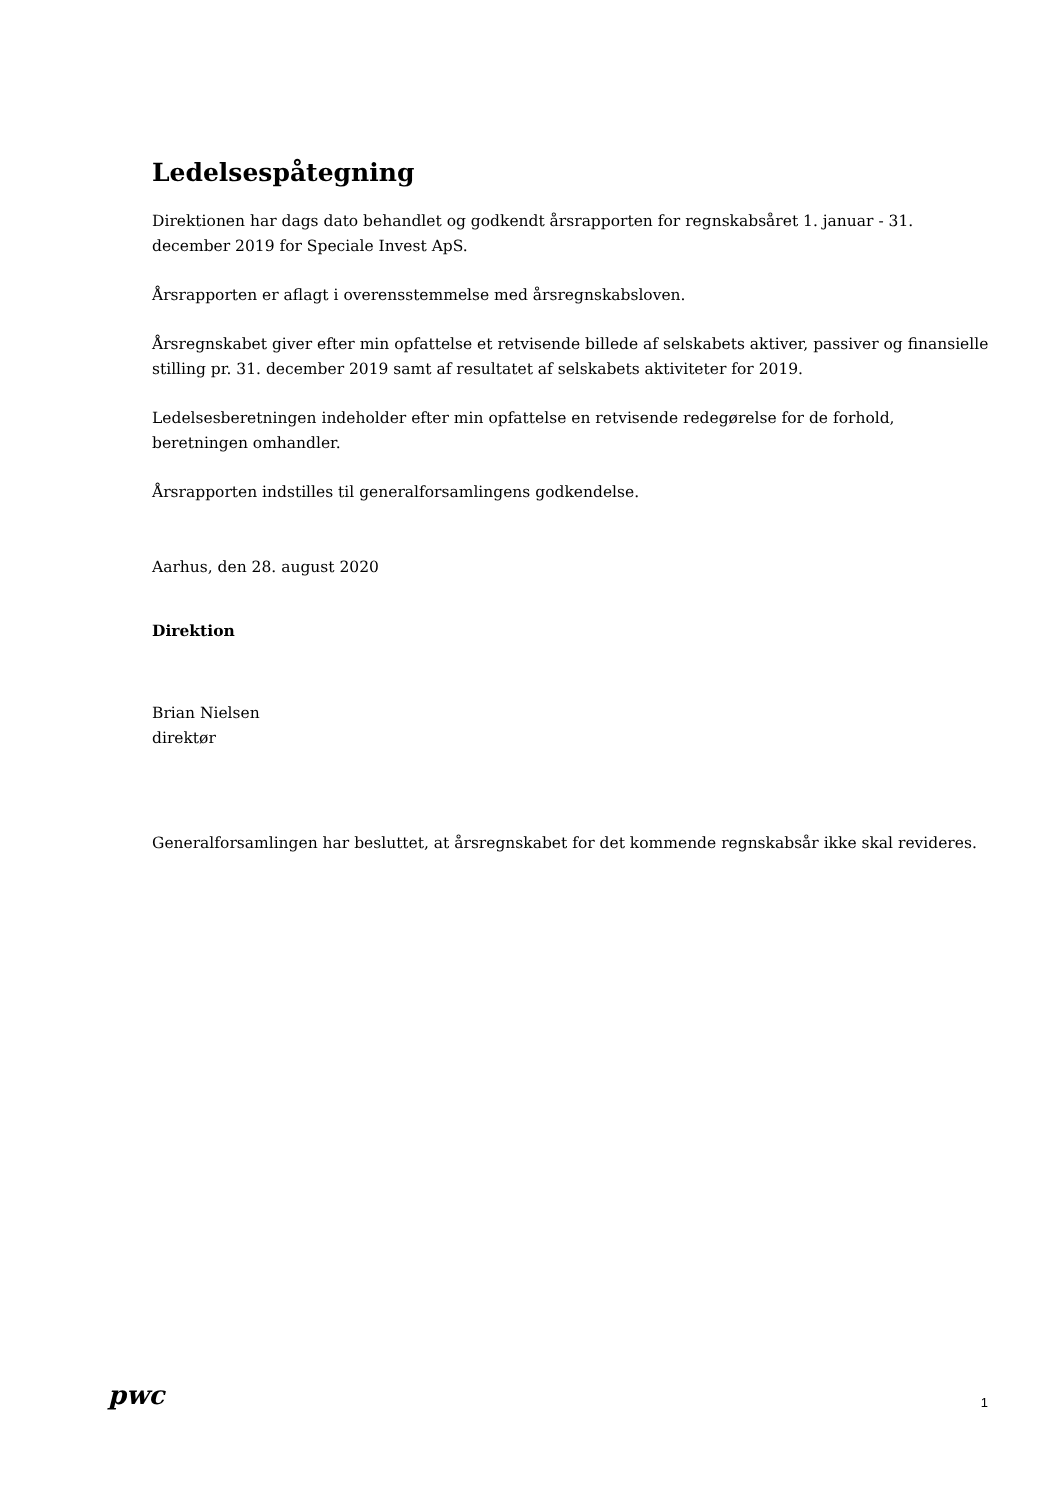Ledelsespåtegning
Direktionen har dags dato behandlet og godkendt årsrapporten for regnskabsåret 1. januar - 31. december 2019 for Speciale Invest ApS.
Årsrapporten er aflagt i overensstemmelse med årsregnskabsloven.
Årsregnskabet giver efter min opfattelse et retvisende billede af selskabets aktiver, passiver og finansielle stilling pr. 31. december 2019 samt af resultatet af selskabets aktiviteter for 2019.
Ledelsesberetningen indeholder efter min opfattelse en retvisende redegørelse for de forhold, beretningen omhandler.
Årsrapporten indstilles til generalforsamlingens godkendelse.
Aarhus, den 28. august 2020
Direktion
Brian Nielsen
direktør
Generalforsamlingen har besluttet, at årsregnskabet for det kommende regnskabsår ikke skal revideres.
pwc
1